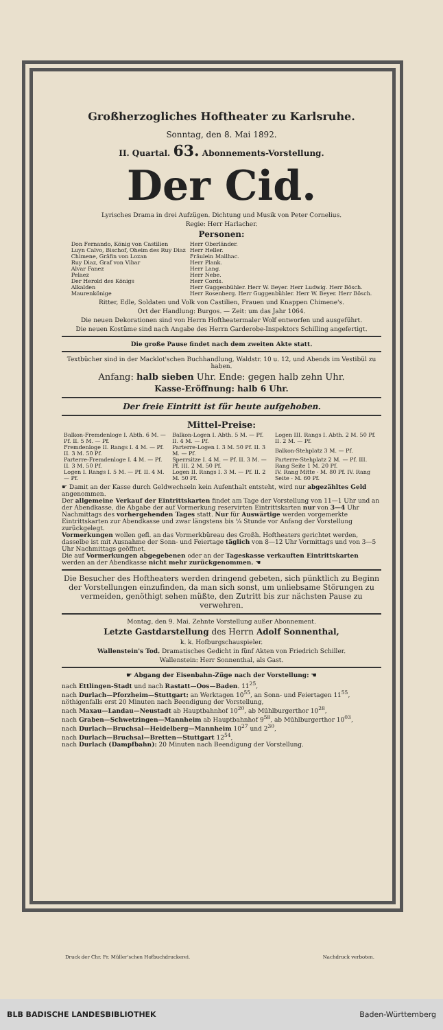Großherzogliches Hoftheater zu Karlsruhe.
Sonntag, den 8. Mai 1892.
II. Quartal. 63. Abonnements-Vorstellung.
Der Cid.
Lyrisches Drama in drei Aufzügen. Dichtung und Musik von Peter Cornelius.
Regie: Herr Harlacher.
Personen:
| Don Fernando, König von Castilien | Herr Oberländer. |
| Luyn Calvo, Bischof, Oheim des Ruy Diaz | Herr Heller. |
| Chimene, Gräfin von Lozan | Fräulein Mailhac. |
| Ruy Diaz, Graf von Vibar | Herr Plank. |
| Alvar Fanez | Herr Lang. |
| Pelaez | Herr Nebe. |
| Der Herold des Königs | Herr Cords. |
| Alkalden | Herr Guggenbühler. Herr W. Beyer. Herr Ludwig. Herr Bösch. |
| Maurenkönige | Herr Rosenberg. Herr Guggenbühler. Herr W. Beyer. Herr Bösch. |
Ritter, Edle, Soldaten und Volk von Castilien, Frauen und Knappen Chimene's.
Ort der Handlung: Burgos. — Zeit: um das Jahr 1064.
Die neuen Dekorationen sind von Herrn Hoftheatermaler Wolf entworfen und ausgeführt.
Die neuen Kostüme sind nach Angabe des Herrn Garderobe-Inspektors Schilling angefertigt.
Die große Pause findet nach dem zweiten Akte statt.
Textbücher sind in der Macklot'schen Buchhandlung, Waldstr. 10 u. 12, und Abends im Vestibül zu haben.
Anfang: halb sieben Uhr. Ende: gegen halb zehn Uhr.
Kasse-Eröffnung: halb 6 Uhr.
Der freie Eintritt ist für heute aufgehoben.
Mittel-Preise:
| Balkon-Fremdenloge I. Abth. 6 M. — Pf. II. 5 M. — Pf. | Balkon-Logen I. Abth. 5 M. — Pf. II. 4 M. — Pf. | Logen III. Rangs I. Abth. 2 M. 50 Pf. II. 2 M. — Pf. |
| Fremdenloge II. Rangs I. 4 M. — Pf. II. 3 M. 50 Pf. | Parterre-Logen I. 3 M. 50 Pf. II. 3 M. — Pf. | Balkon-Stehplatz 3 M. — Pf. |
| Parterre-Fremdenloge I. 4 M. — Pf. II. 3 M. 50 Pf. | Sperrsitze I. 4 M. — Pf. II. 3 M. — Pf. III. 2 M. 50 Pf. | Parterre-Stehplatz 2 M. — Pf. III. Rang Seite 1 M. 20 Pf. |
| Logen I. Rangs I. 5 M. — Pf. II. 4 M. — Pf. | Logen II. Rangs I. 3 M. — Pf. II. 2 M. 50 Pf. | IV. Rang Mitte - M. 80 Pf. IV. Rang Seite - M. 60 Pf. |
☛ Damit an der Kasse durch Geldwechseln kein Aufenthalt entsteht, wird nur abgezähltes Geld angenommen.
Der allgemeine Verkauf der Eintrittskarten findet am Tage der Vorstellung von 11—1 Uhr und an der Abendkasse, die Abgabe der auf Vormerkung reservirten Eintrittskarten nur von 3—4 Uhr Nachmittags des vorhergehenden Tages statt. Nur für Auswärtige werden vorgemerkte Eintrittskarten zur Abendkasse und zwar längstens bis ¼ Stunde vor Anfang der Vorstellung zurückgelegt.
Vormerkungen wollen gefl. an das Vormerkbüreau des Großh. Hoftheaters gerichtet werden, dasselbe ist mit Ausnahme der Sonn- und Feiertage täglich von 8—12 Uhr Vormittags und von 3—5 Uhr Nachmittags geöffnet.
Die auf Vormerkungen abgegebenen oder an der Tageskasse verkauften Eintrittskarten werden an der Abendkasse nicht mehr zurückgenommen. ☚
Die Besucher des Hoftheaters werden dringend gebeten, sich pünktlich zu Beginn der Vorstellungen einzufinden, da man sich sonst, um unliebsame Störungen zu vermeiden, genöthigt sehen müßte, den Zutritt bis zur nächsten Pause zu verwehren.
Montag, den 9. Mai. Zehnte Vorstellung außer Abonnement.
Letzte Gastdarstellung des Herrn Adolf Sonnenthal,
k. k. Hofburgschauspieler.
Wallenstein's Tod. Dramatisches Gedicht in fünf Akten von Friedrich Schiller.
Wallenstein: Herr Sonnenthal, als Gast.
☛ Abgang der Eisenbahn-Züge nach der Vorstellung: ☚
nach Ettlingen-Stadt und nach Rastatt—Oos—Baden. 11<sup>25</sup>,
nach Durlach—Pforzheim—Stuttgart: an Werktagen 10<sup>55</sup>, an Sonn- und Feiertagen 11<sup>55</sup>, nöthigenfalls erst 20 Minuten nach Beendigung der Vorstellung,
nach Maxau—Landau—Neustadt ab Hauptbahnhof 10<sup>20</sup>, ab Mühlburgerthor 10<sup>28</sup>,
nach Graben—Schwetzingen—Mannheim ab Hauptbahnhof 9<sup>58</sup>, ab Mühlburgerthor 10<sup>03</sup>,
nach Durlach—Bruchsal—Heidelberg—Mannheim 10<sup>27</sup> und 2<sup>30</sup>,
nach Durlach—Bruchsal—Bretten—Stuttgart 12<sup>54</sup>,
nach Durlach (Dampfbahn): 20 Minuten nach Beendigung der Vorstellung.
Druck der Chr. Fr. Müller'schen Hofbuchdruckerei. Nachdruck verboten.
BLB BADISCHE LANDESBIBLIOTHEK Baden-Württemberg